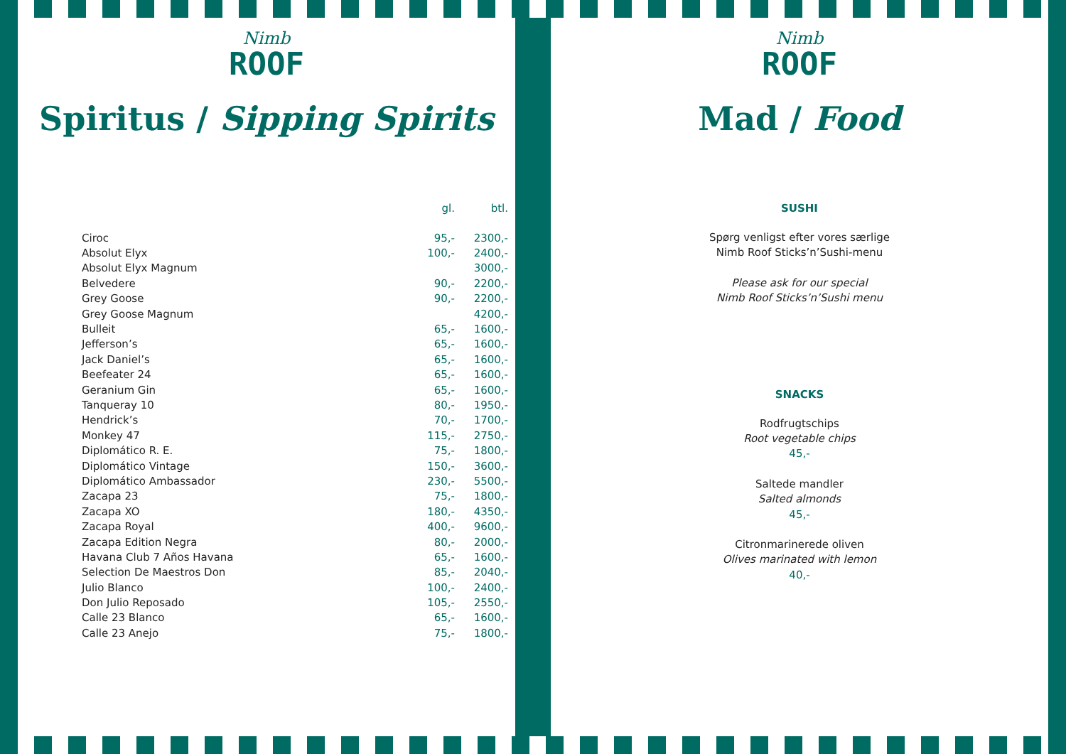Nimb
ROOF
Spiritus / Sipping Spirits
| | gl. | btl. |
| --- | --- | --- |
| Ciroc | 95,- | 2300,- |
| Absolut Elyx | 100,- | 2400,- |
| Absolut Elyx Magnum | | 3000,- |
| Belvedere | 90,- | 2200,- |
| Grey Goose | 90,- | 2200,- |
| Grey Goose Magnum | | 4200,- |
| Bulleit | 65,- | 1600,- |
| Jefferson’s | 65,- | 1600,- |
| Jack Daniel’s | 65,- | 1600,- |
| Beefeater 24 | 65,- | 1600,- |
| Geranium Gin | 65,- | 1600,- |
| Tanqueray 10 | 80,- | 1950,- |
| Hendrick’s | 70,- | 1700,- |
| Monkey 47 | 115,- | 2750,- |
| Diplomático R. E. | 75,- | 1800,- |
| Diplomático Vintage | 150,- | 3600,- |
| Diplomático Ambassador | 230,- | 5500,- |
| Zacapa 23 | 75,- | 1800,- |
| Zacapa XO | 180,- | 4350,- |
| Zacapa Royal | 400,- | 9600,- |
| Zacapa Edition Negra | 80,- | 2000,- |
| Havana Club 7 Años Havana | 65,- | 1600,- |
| Selection De Maestros Don | 85,- | 2040,- |
| Julio Blanco | 100,- | 2400,- |
| Don Julio Reposado | 105,- | 2550,- |
| Calle 23 Blanco | 65,- | 1600,- |
| Calle 23 Anejo | 75,- | 1800,- |
Nimb
ROOF
Mad / Food
SUSHI
Spørg venligst efter vores særlige
Nimb Roof Sticks’n’Sushi-menu
Please ask for our special
Nimb Roof Sticks’n’Sushi menu
SNACKS
Rodfrugtschips
Root vegetable chips
45,-
Saltede mandler
Salted almonds
45,-
Citronmarinerede oliven
Olives marinated with lemon
40,-